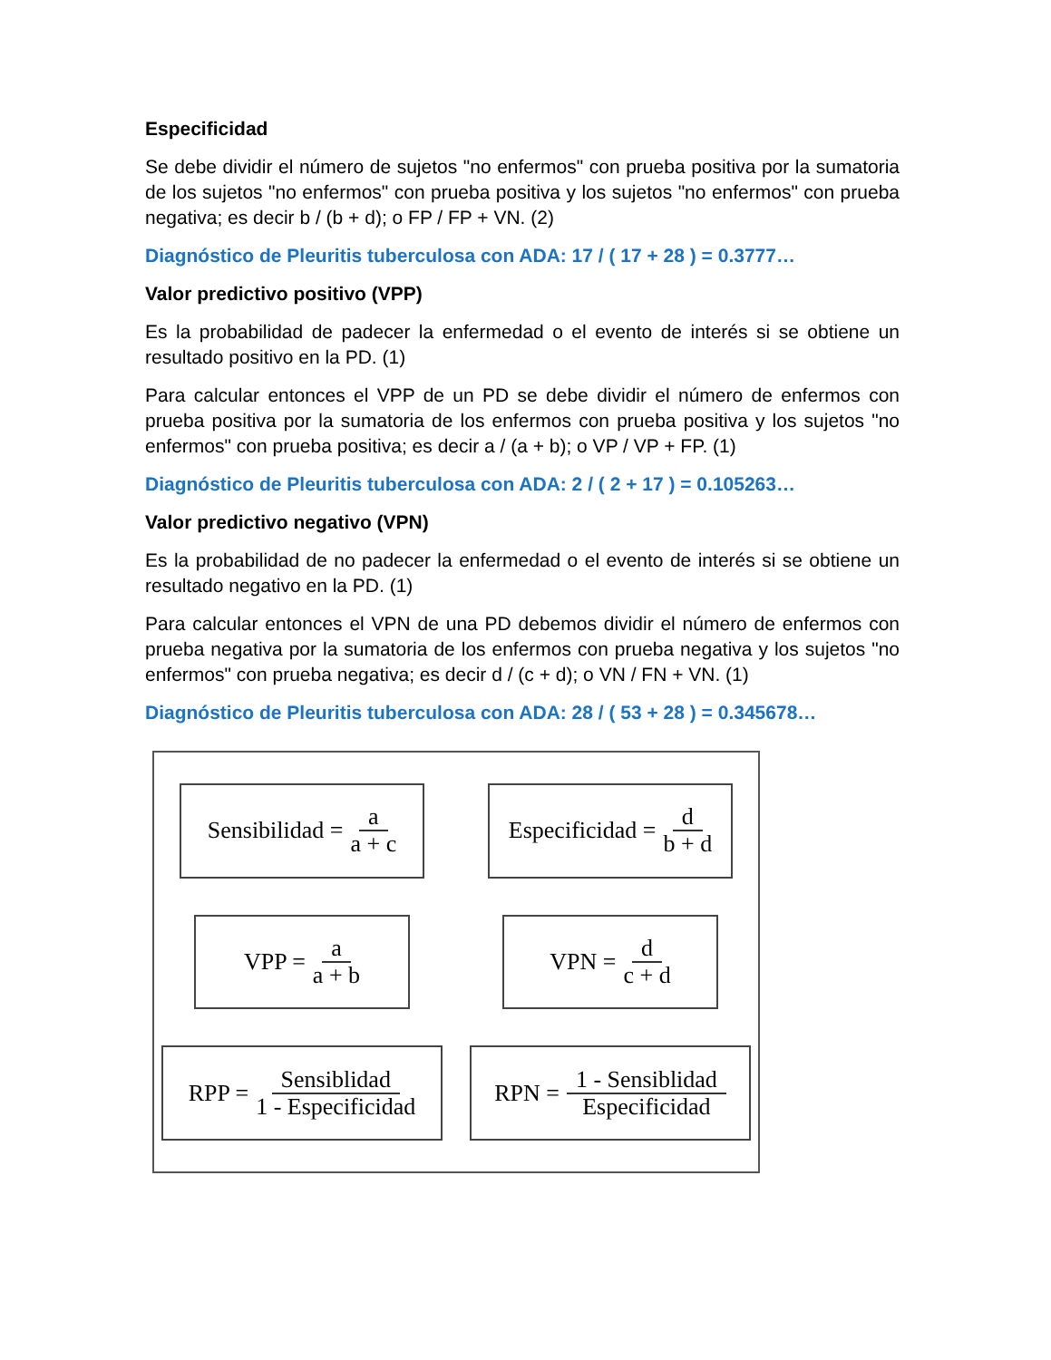Especificidad
Se debe dividir el número de sujetos "no enfermos" con prueba positiva por la sumatoria de los sujetos "no enfermos" con prueba positiva y los sujetos "no enfermos" con prueba negativa; es decir b / (b + d); o FP / FP + VN. (2)
Diagnóstico de Pleuritis tuberculosa con ADA: 17 / ( 17 + 28 ) = 0.3777…
Valor predictivo positivo (VPP)
Es la probabilidad de padecer la enfermedad o el evento de interés si se obtiene un resultado positivo en la PD. (1)
Para calcular entonces el VPP de un PD se debe dividir el número de enfermos con prueba positiva por la sumatoria de los enfermos con prueba positiva y los sujetos "no enfermos" con prueba positiva; es decir a / (a + b); o VP / VP + FP. (1)
Diagnóstico de Pleuritis tuberculosa con ADA: 2 / ( 2 + 17 ) = 0.105263…
Valor predictivo negativo (VPN)
Es la probabilidad de no padecer la enfermedad o el evento de interés si se obtiene un resultado negativo en la PD. (1)
Para calcular entonces el VPN de una PD debemos dividir el número de enfermos con prueba negativa por la sumatoria de los enfermos con prueba negativa y los sujetos "no enfermos" con prueba negativa; es decir d / (c + d); o VN / FN + VN. (1)
Diagnóstico de Pleuritis tuberculosa con ADA: 28 / ( 53 + 28 ) = 0.345678…
Sensibilidad = a a + c
Especificidad = d b + d
VPP = a a + b
VPN = d c + d
RPP = Sensiblidad 1 - Especificidad
RPN = 1 - Sensiblidad Especificidad